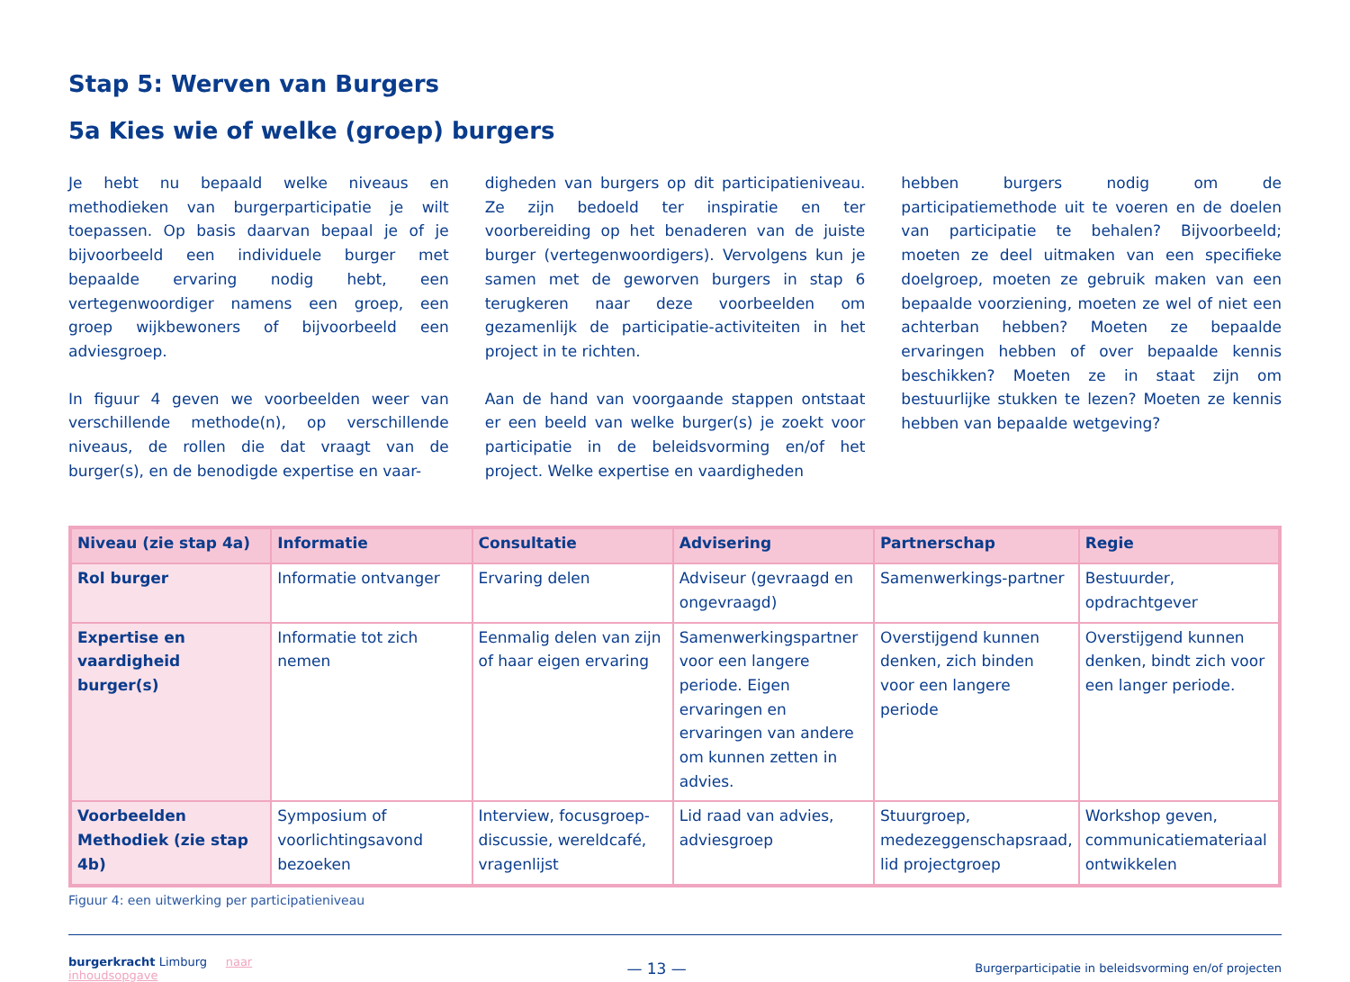Stap 5: Werven van Burgers
5a Kies wie of welke (groep) burgers
Je hebt nu bepaald welke niveaus en methodieken van burgerparticipatie je wilt toepassen. Op basis daarvan bepaal je of je bijvoorbeeld een individuele burger met bepaalde ervaring nodig hebt, een vertegenwoordiger namens een groep, een groep wijkbewoners of bijvoorbeeld een adviesgroep.
In figuur 4 geven we voorbeelden weer van verschillende methode(n), op verschillende niveaus, de rollen die dat vraagt van de burger(s), en de benodigde expertise en vaar-
digheden van burgers op dit participatieniveau. Ze zijn bedoeld ter inspiratie en ter voorbereiding op het benaderen van de juiste burger (vertegenwoordigers). Vervolgens kun je samen met de geworven burgers in stap 6 terugkeren naar deze voorbeelden om gezamenlijk de participatie-activiteiten in het project in te richten.
Aan de hand van voorgaande stappen ontstaat er een beeld van welke burger(s) je zoekt voor participatie in de beleidsvorming en/of het project. Welke expertise en vaardigheden
hebben burgers nodig om de participatiemethode uit te voeren en de doelen van participatie te behalen? Bijvoorbeeld; moeten ze deel uitmaken van een specifieke doelgroep, moeten ze gebruik maken van een bepaalde voorziening, moeten ze wel of niet een achterban hebben? Moeten ze bepaalde ervaringen hebben of over bepaalde kennis beschikken? Moeten ze in staat zijn om bestuurlijke stukken te lezen? Moeten ze kennis hebben van bepaalde wetgeving?
| Niveau (zie stap 4a) | Informatie | Consultatie | Advisering | Partnerschap | Regie |
| --- | --- | --- | --- | --- | --- |
| Rol burger | Informatie ontvanger | Ervaring delen | Adviseur (gevraagd en ongevraagd) | Samenwerkings-partner | Bestuurder, opdrachtgever |
| Expertise en vaardigheid burger(s) | Informatie tot zich nemen | Eenmalig delen van zijn of haar eigen ervaring | Samenwerkingspartner voor een langere periode. Eigen ervaringen en ervaringen van andere om kunnen zetten in advies. | Overstijgend kunnen denken, zich binden voor een langere periode | Overstijgend kunnen denken, bindt zich voor een langer periode. |
| Voorbeelden Methodiek (zie stap 4b) | Symposium of voorlichtingsavond bezoeken | Interview, focusgroep-discussie, wereldcafé, vragenlijst | Lid raad van advies, adviesgroep | Stuurgroep, medezeggenschapsraad, lid projectgroep | Workshop geven, communicatiemateriaal ontwikkelen |
Figuur 4: een uitwerking per participatieniveau
burgerkracht Limburg naar inhoudsopgave — 13 — Burgerparticipatie in beleidsvorming en/of projecten